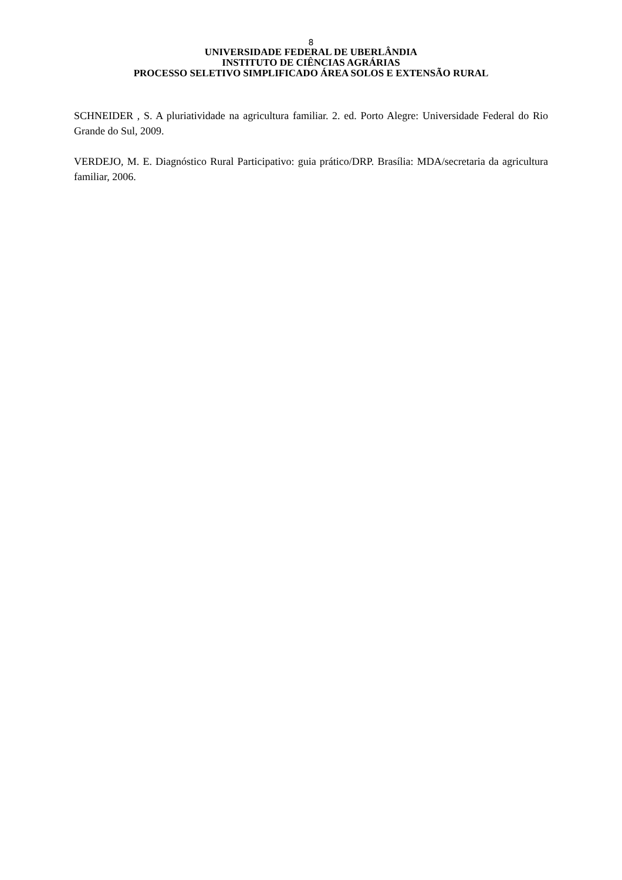8
UNIVERSIDADE FEDERAL DE UBERLÂNDIA
INSTITUTO DE CIÊNCIAS AGRÁRIAS
PROCESSO SELETIVO SIMPLIFICADO ÁREA SOLOS E EXTENSÃO RURAL
SCHNEIDER , S. A pluriatividade na agricultura familiar. 2. ed. Porto Alegre: Universidade Federal do Rio Grande do Sul, 2009.
VERDEJO, M. E. Diagnóstico Rural Participativo: guia prático/DRP. Brasília: MDA/secretaria da agricultura familiar, 2006.